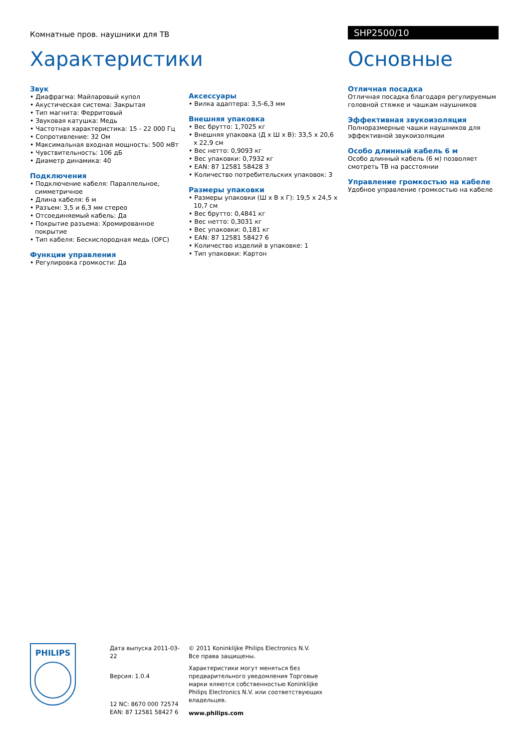Комнатные пров. наушники для ТВ
SHP2500/10
Характеристики
Звук
• Диафрагма: Майларовый купол
• Акустическая система: Закрытая
• Тип магнита: Ферритовый
• Звуковая катушка: Медь
• Частотная характеристика: 15 - 22 000 Гц
• Сопротивление: 32 Ом
• Максимальная входная мощность: 500 мВт
• Чувствительность: 106 дБ
• Диаметр динамика: 40
Подключения
• Подключение кабеля: Параллельное, симметричное
• Длина кабеля: 6 м
• Разъем: 3,5 и 6,3 мм стерео
• Отсоединяемый кабель: Да
• Покрытие разъема: Хромированное покрытие
• Тип кабеля: Бескислородная медь (OFC)
Функции управления
• Регулировка громкости: Да
Аксессуары
• Вилка адаптера: 3,5-6,3 мм
Внешняя упаковка
• Вес брутто: 1,7025 кг
• Внешняя упаковка (Д x Ш x В): 33,5 x 20,6 x 22,9 см
• Вес нетто: 0,9093 кг
• Вес упаковки: 0,7932 кг
• EAN: 87 12581 58428 3
• Количество потребительских упаковок: 3
Размеры упаковки
• Размеры упаковки (Ш x В x Г): 19,5 x 24,5 x 10,7 см
• Вес брутто: 0,4841 кг
• Вес нетто: 0,3031 кг
• Вес упаковки: 0,181 кг
• EAN: 87 12581 58427 6
• Количество изделий в упаковке: 1
• Тип упаковки: Картон
Основные
Отличная посадка
Отличная посадка благодаря регулируемым головной стяжке и чашкам наушников
Эффективная звукоизоляция
Полноразмерные чашки наушников для эффективной звукоизоляции
Особо длинный кабель 6 м
Особо длинный кабель (6 м) позволяет смотреть ТВ на расстоянии
Управление громкостью на кабеле
Удобное управление громкостью на кабеле
PHILIPS
Дата выпуска 2011-03-22
Версия: 1.0.4
12 NC: 8670 000 72574
EAN: 87 12581 58427 6
© 2011 Koninklijke Philips Electronics N.V.
Все права защищены.
Характеристики могут меняться без предварительного уведомления Торговые марки яляются собственностью Koninklijke Philips Electronics N.V. или соответствующих владельцев.
www.philips.com